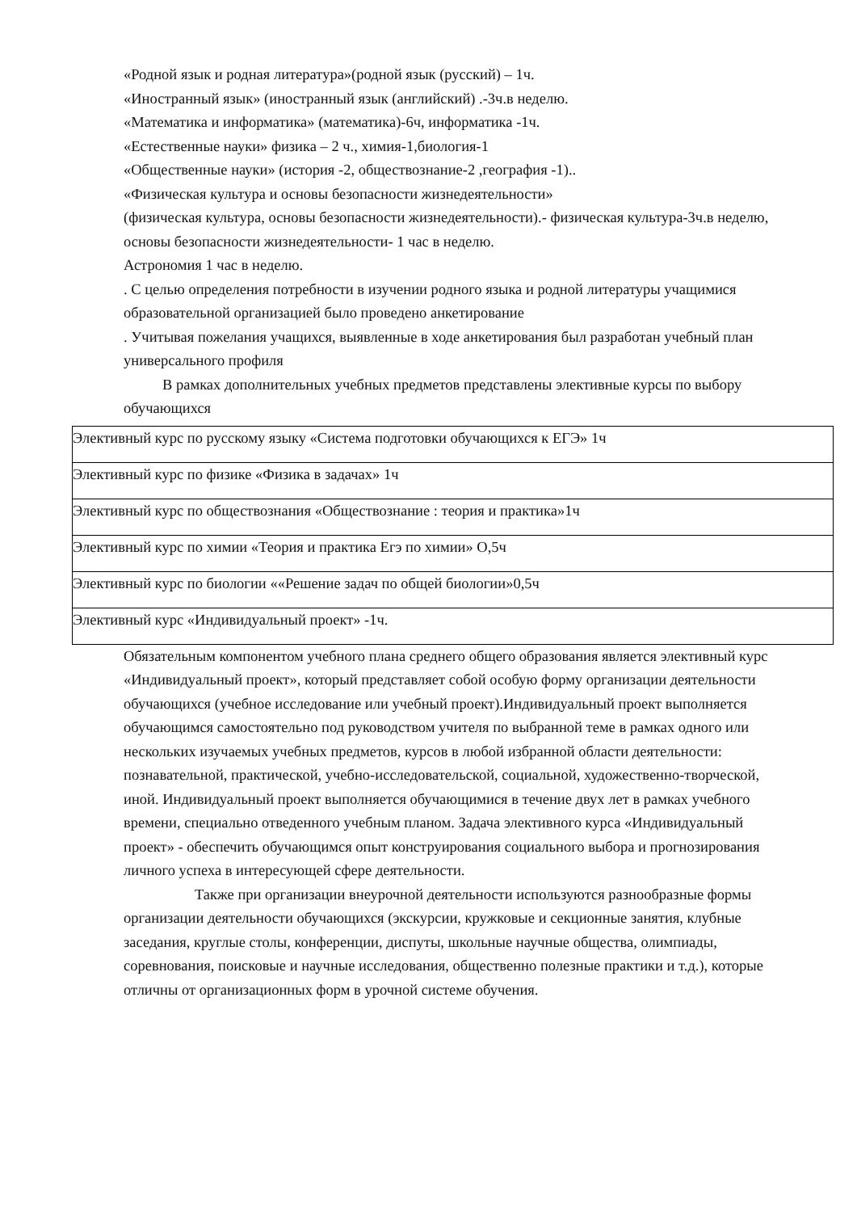«Родной язык и родная литература»(родной язык (русский) – 1ч.
«Иностранный язык» (иностранный язык (английский) .-3ч.в неделю.
«Математика и информатика» (математика)-6ч, информатика -1ч.
«Естественные науки» физика – 2 ч., химия-1,биология-1
«Общественные науки» (история -2, обществознание-2 ,география -1)..
«Физическая культура и основы безопасности жизнедеятельности»
(физическая культура, основы безопасности жизнедеятельности).- физическая культура-3ч.в неделю, основы безопасности жизнедеятельности- 1 час в неделю.
Астрономия 1 час в неделю.
. С целью определения потребности в изучении родного языка и родной литературы учащимися образовательной организацией было проведено анкетирование
. Учитывая пожелания учащихся, выявленные в ходе анкетирования был разработан учебный план универсального профиля
В рамках дополнительных учебных предметов представлены элективные курсы по выбору обучающихся
| Элективный курс по русскому языку «Система подготовки обучающихся к ЕГЭ» 1ч |
| Элективный курс по физике «Физика в задачах» 1ч |
| Элективный курс по обществознания «Обществознание : теория и практика»1ч |
| Элективный курс по химии «Теория и практика Егэ по химии» О,5ч |
| Элективный курс по биологии ««Решение задач по общей биологии»0,5ч |
| Элективный курс «Индивидуальный проект» -1ч. |
Обязательным компонентом учебного плана среднего общего образования является элективный курс «Индивидуальный проект», который представляет собой особую форму организации деятельности обучающихся (учебное исследование или учебный проект).Индивидуальный проект выполняется обучающимся самостоятельно под руководством учителя по выбранной теме в рамках одного или нескольких изучаемых учебных предметов, курсов в любой избранной области деятельности: познавательной, практической, учебно-исследовательской, социальной, художественно-творческой, иной. Индивидуальный проект выполняется обучающимися в течение двух лет в рамках учебного времени, специально отведенного учебным планом. Задача элективного курса «Индивидуальный проект» - обеспечить обучающимся опыт конструирования социального выбора и прогнозирования личного успеха в интересующей сфере деятельности.
Также при организации внеурочной деятельности используются разнообразные формы организации деятельности обучающихся (экскурсии, кружковые и секционные занятия, клубные заседания, круглые столы, конференции, диспуты, школьные научные общества, олимпиады, соревнования, поисковые и научные исследования, общественно полезные практики и т.д.), которые отличны от организационных форм в урочной системе обучения.